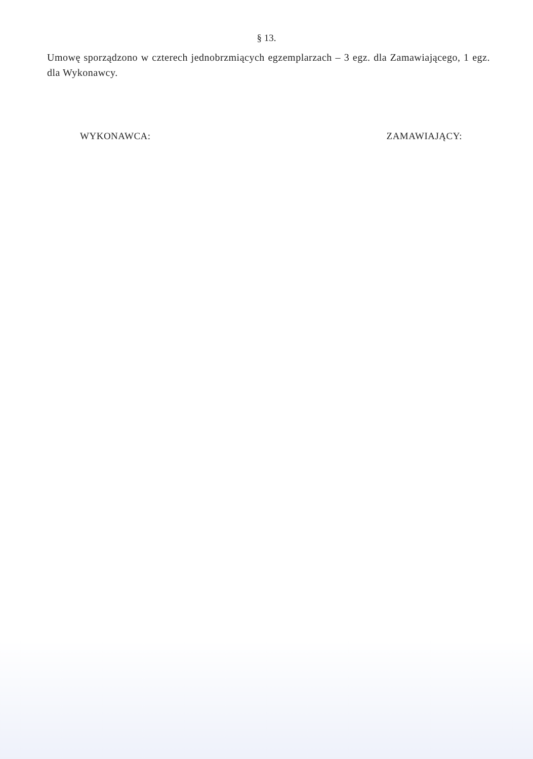§ 13.
Umowę sporządzono w czterech jednobrzmiących egzemplarzach – 3 egz. dla Zamawiającego, 1 egz. dla Wykonawcy.
WYKONAWCA: ZAMAWIAJĄCY: